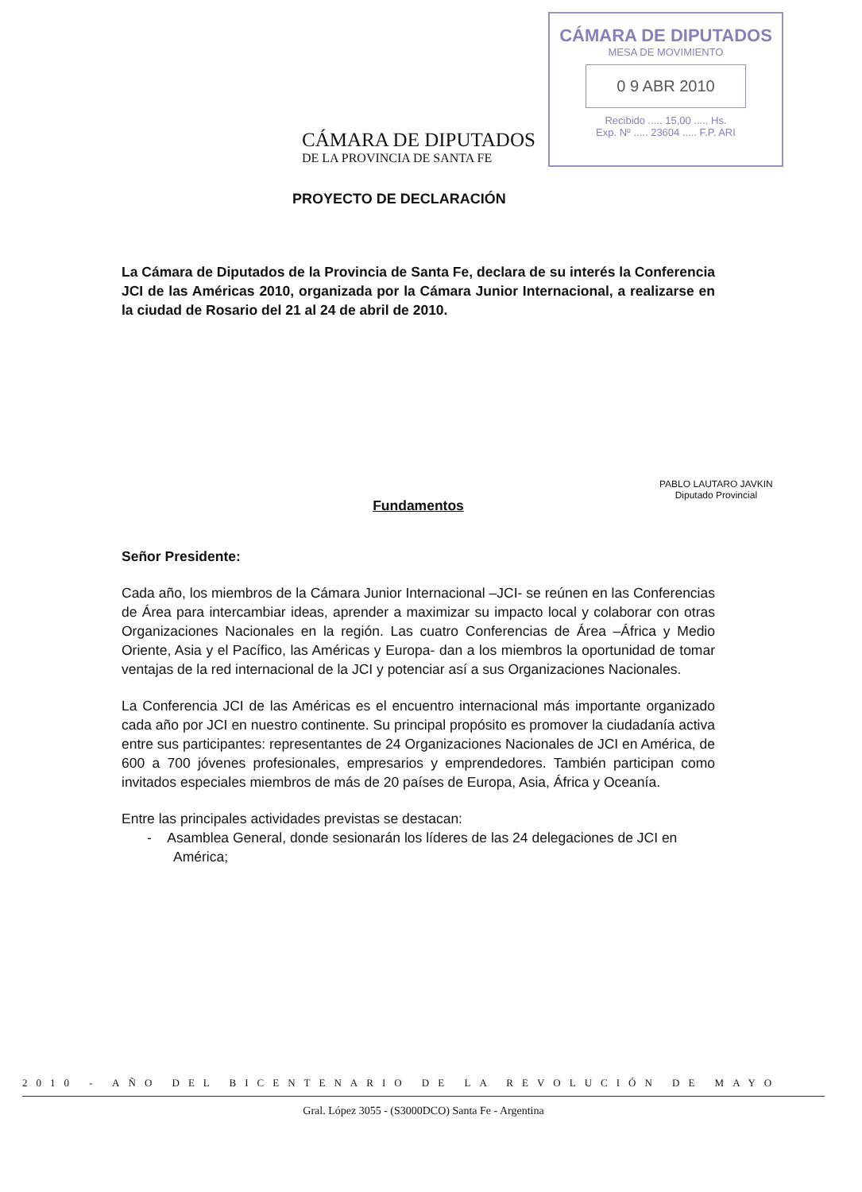CÁMARA DE DIPUTADOS
MESA DE MOVIMIENTO
0 9 ABR 2010
Recibido ..... 15,00 ..... Hs.
Exp. Nº ..... 23604 ..... F.P. ARI
CÁMARA DE DIPUTADOS
DE LA PROVINCIA DE SANTA FE
PROYECTO DE DECLARACIÓN
La Cámara de Diputados de la Provincia de Santa Fe, declara de su interés la Conferencia JCI de las Américas 2010, organizada por la Cámara Junior Internacional, a realizarse en la ciudad de Rosario del 21 al 24 de abril de 2010.
Fundamentos
Señor Presidente:
Cada año, los miembros de la Cámara Junior Internacional –JCI- se reúnen en las Conferencias de Área para intercambiar ideas, aprender a maximizar su impacto local y colaborar con otras Organizaciones Nacionales en la región. Las cuatro Conferencias de Área –África y Medio Oriente, Asia y el Pacífico, las Américas y Europa- dan a los miembros la oportunidad de tomar ventajas de la red internacional de la JCI y potenciar así a sus Organizaciones Nacionales.
La Conferencia JCI de las Américas es el encuentro internacional más importante organizado cada año por JCI en nuestro continente. Su principal propósito es promover la ciudadanía activa entre sus participantes: representantes de 24 Organizaciones Nacionales de JCI en América, de 600 a 700 jóvenes profesionales, empresarios y emprendedores. También participan como invitados especiales miembros de más de 20 países de Europa, Asia, África y Oceanía.
Entre las principales actividades previstas se destacan:
- Asamblea General, donde sesionarán los líderes de las 24 delegaciones de JCI en América;
PABLO LAUTARO JAVKIN
Diputado Provincial
2010 - AÑO DEL BICENTENARIO DE LA REVOLUCIÓN DE MAYO
Gral. López 3055 - (S3000DCO) Santa Fe - Argentina